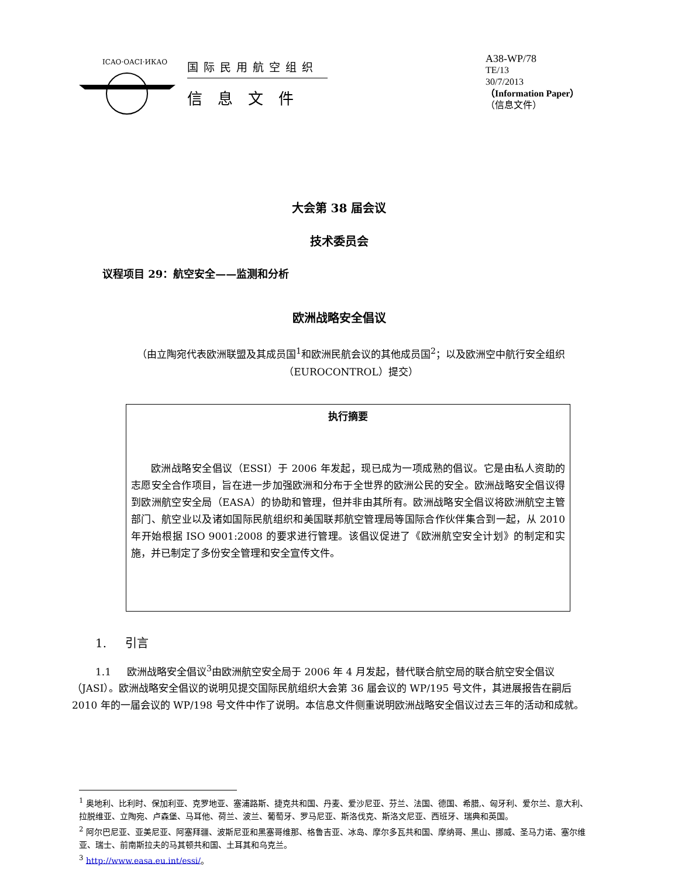ICAO·OACI·ИКАО
国际民用航空组织
信息文件
A38-WP/78
TE/13
30/7/2013
（Information Paper）
（信息文件）
大会第 38 届会议
技术委员会
议程项目 29：航空安全——监测和分析
欧洲战略安全倡议
（由立陶宛代表欧洲联盟及其成员国<sup>1</sup>和欧洲民航会议的其他成员国<sup>2</sup>；以及欧洲空中航行安全组织（EUROCONTROL）提交）
执行摘要
欧洲战略安全倡议（ESSI）于 2006 年发起，现已成为一项成熟的倡议。它是由私人资助的志愿安全合作项目，旨在进一步加强欧洲和分布于全世界的欧洲公民的安全。欧洲战略安全倡议得到欧洲航空安全局（EASA）的协助和管理，但并非由其所有。欧洲战略安全倡议将欧洲航空主管部门、航空业以及诸如国际民航组织和美国联邦航空管理局等国际合作伙伴集合到一起，从 2010 年开始根据 ISO 9001:2008 的要求进行管理。该倡议促进了《欧洲航空安全计划》的制定和实施，并已制定了多份安全管理和安全宣传文件。
1. 引言
1.1 欧洲战略安全倡议<sup>3</sup>由欧洲航空安全局于 2006 年 4 月发起，替代联合航空局的联合航空安全倡议（JASI）。欧洲战略安全倡议的说明见提交国际民航组织大会第 36 届会议的 WP/195 号文件，其进展报告在嗣后 2010 年的一届会议的 WP/198 号文件中作了说明。本信息文件侧重说明欧洲战略安全倡议过去三年的活动和成就。
<sup>1</sup> 奥地利、比利时、保加利亚、克罗地亚、塞浦路斯、捷克共和国、丹麦、爱沙尼亚、芬兰、法国、德国、希腊,、匈牙利、爱尔兰、意大利、拉脱维亚、立陶宛、卢森堡、马耳他、荷兰、波兰、葡萄牙、罗马尼亚、斯洛伐克、斯洛文尼亚、西班牙、瑞典和英国。
<sup>2</sup> 阿尔巴尼亚、亚美尼亚、阿塞拜疆、波斯尼亚和黑塞哥维那、格鲁吉亚、冰岛、摩尔多瓦共和国、摩纳哥、黑山、挪威、圣马力诺、塞尔维亚、瑞士、前南斯拉夫的马其顿共和国、土耳其和乌克兰。
<sup>3</sup> http://www.easa.eu.int/essi/。